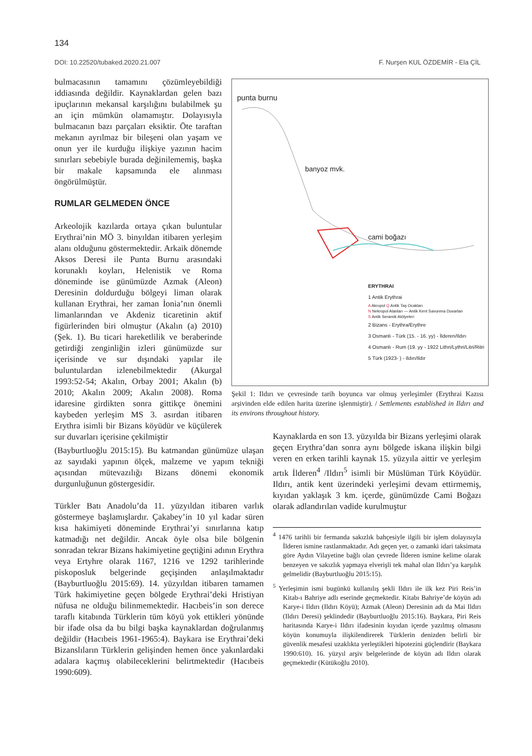134
DOI: 10.22520/tubaked.2020.21.007 F. Nurşen KUL ÖZDEMİR - Ela ÇİL
bulmacasının tamamını çözümleyebildiği iddiasında değildir. Kaynaklardan gelen bazı ipuçlarının mekansal karşılığını bulabilmek şu an için mümkün olamamıştır. Dolayısıyla bulmacanın bazı parçaları eksiktir. Öte taraftan mekanın ayrılmaz bir bileşeni olan yaşam ve onun yer ile kurduğu ilişkiye yazının hacim sınırları sebebiyle burada değinilememiş, başka bir makale kapsamında ele alınması öngörülmüştür.
RUMLAR GELMEDEN ÖNCE
Arkeolojik kazılarda ortaya çıkan buluntular Erythrai’nin MÖ 3. binyıldan itibaren yerleşim alanı olduğunu göstermektedir. Arkaik dönemde Aksos Deresi ile Punta Burnu arasındaki korunaklı koyları, Helenistik ve Roma döneminde ise günümüzde Azmak (Aleon) Deresinin doldurduğu bölgeyi liman olarak kullanan Erythrai, her zaman İonia’nın önemli limanlarından ve Akdeniz ticaretinin aktif figürlerinden biri olmuştur (Akalın (a) 2010) (Şek. 1). Bu ticari hareketlilik ve beraberinde getirdiği zenginliğin izleri günümüzde sur içerisinde ve sur dışındaki yapılar ile buluntulardan izlenebilmektedir (Akurgal 1993:52-54; Akalın, Orbay 2001; Akalın (b) 2010; Akalın 2009; Akalın 2008). Roma idaresine girdikten sonra gittikçe önemini kaybeden yerleşim MS 3. asırdan itibaren Erythra isimli bir Bizans köyüdür ve küçülerek sur duvarları içerisine çekilmiştir
punta burnu
banyoz mvk.
cami boğazı
ERYTHRAI
1 Antik Erythrai
A Akropol Q Antik Taş Ocakları
N Nekropol Alanları — Antik Kent Savunma Duvarları
S Antik Seramik Atölyeleri
2 Bizans - Erythra/Erythre
3 Osmanlı - Türk (15. - 16. yy) - İlderen/Ildırı
4 Osmanlı - Rum (19. yy - 1922 Lithri/Lythri/Litri/Ritri
5 Türk (1923- ) - Ildırı/Ildır
Şekil 1: Ildırı ve çevresinde tarih boyunca var olmuş yerleşimler (Erythrai Kazısı arşivinden elde edilen harita üzerine işlenmiştir). / Settlements established in Ildırı and its environs throughout history.
(Bayburtluoğlu 2015:15). Bu katmandan günümüze ulaşan az sayıdaki yapının ölçek, malzeme ve yapım tekniği açısından mütevazılığı Bizans dönemi ekonomik durgunluğunun göstergesidir.
Türkler Batı Anadolu’da 11. yüzyıldan itibaren varlık göstermeye başlamışlardır. Çakabey’in 10 yıl kadar süren kısa hakimiyeti döneminde Erythrai’yi sınırlarına katıp katmadığı net değildir. Ancak öyle olsa bile bölgenin sonradan tekrar Bizans hakimiyetine geçtiğini adının Erythra veya Ertyhre olarak 1167, 1216 ve 1292 tarihlerinde piskoposluk belgerinde geçişinden anlaşılmaktadır (Bayburtluoğlu 2015:69). 14. yüzyıldan itibaren tamamen Türk hakimiyetine geçen bölgede Erythrai’deki Hristiyan nüfusa ne olduğu bilinmemektedir. Hacıbeis’in son derece taraflı kitabında Türklerin tüm köyü yok ettikleri yönünde bir ifade olsa da bu bilgi başka kaynaklardan doğrulanmış değildir (Hacıbeis 1961-1965:4). Baykara ise Erythrai’deki Bizanslıların Türklerin gelişinden hemen önce yakınlardaki adalara kaçmış olabileceklerini belirtmektedir (Hacıbeis 1990:609).
Kaynaklarda en son 13. yüzyılda bir Bizans yerleşimi olarak geçen Erythra’dan sonra aynı bölgede iskana ilişkin bilgi veren en erken tarihli kaynak 15. yüzyıla aittir ve yerleşim artık İlderen<sup>4</sup> /Ildırı<sup>5</sup> isimli bir Müslüman Türk Köyüdür. Ildırı, antik kent üzerindeki yerleşimi devam ettirmemiş, kıyıdan yaklaşık 3 km. içerde, günümüzde Cami Boğazı olarak adlandırılan vadide kurulmuştur
<sup>4</sup> 1476 tarihli bir fermanda sakızlık bahçesiyle ilgili bir işlem dolayısıyla İlderen ismine rastlanmaktadır. Adı geçen yer, o zamanki idari taksimata göre Aydın Vilayetine bağlı olan çevrede İlderen ismine kelime olarak benzeyen ve sakızlık yapmaya elverişli tek mahal olan Ildırı’ya karşılık gelmelidir (Bayburtluoğlu 2015:15).
<sup>5</sup> Yerleşimin ismi bugünkü kullanılış şekli Ildırı ile ilk kez Piri Reis’in Kitab-ı Bahriye adlı eserinde geçmektedir. Kitabı Bahriye’de köyün adı Karye-i Ildırı (Ildırı Köyü); Azmak (Aleon) Deresinin adı da Mai Ildırı (Ildırı Deresi) şeklindedir (Bayburtluoğlu 2015:16). Baykara, Piri Reis haritasında Karye-i Ildırı ifadesinin kıyıdan içerde yazılmış olmasını köyün konumuyla ilişkilendirerek Türklerin denizden belirli bir güvenlik mesafesi uzaklıkta yerleştikleri hipotezini güçlendirir (Baykara 1990:610). 16. yüzyıl arşiv belgelerinde de köyün adı Ildırı olarak geçmektedir (Kütükoğlu 2010).